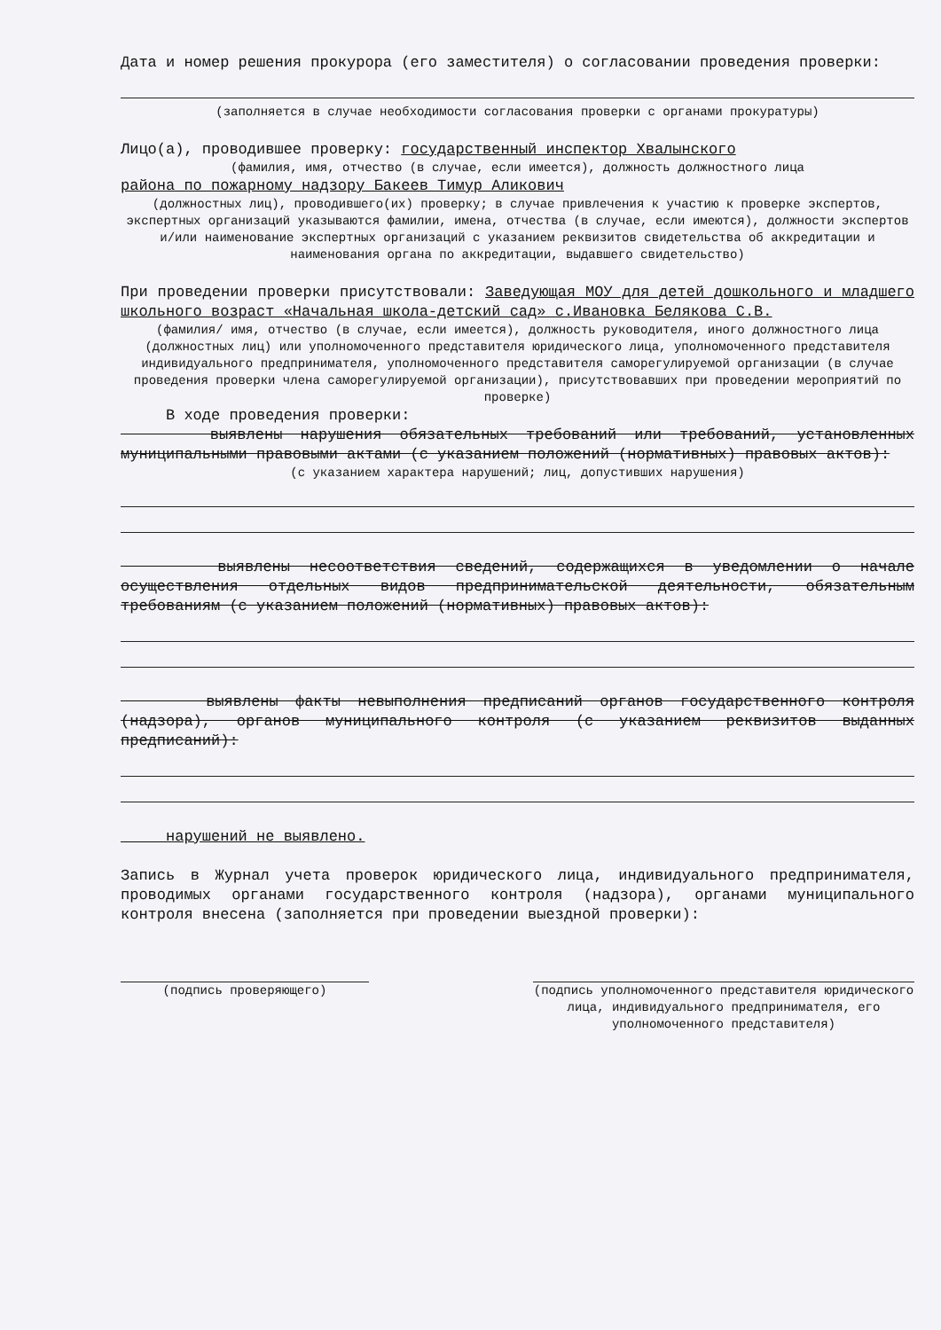Дата и номер решения прокурора (его заместителя) о согласовании проведения проверки:
(заполняется в случае необходимости согласования проверки с органами прокуратуры)
Лицо(а), проводившее проверку: государственный инспектор Хвалынского
(фамилия, имя, отчество (в случае, если имеется), должность должностного лица
района по пожарному надзору Бакеев Тимур Аликович
(должностных лиц), проводившего(их) проверку; в случае привлечения к участию к проверке экспертов, экспертных организаций указываются фамилии, имена, отчества (в случае, если имеются), должности экспертов и/или наименование экспертных организаций с указанием реквизитов свидетельства об аккредитации и наименования органа по аккредитации, выдавшего свидетельство)
При проведении проверки присутствовали: Заведующая МОУ для детей дошкольного и младшего школьного возраст «Начальная школа-детский сад» с.Ивановка Белякова С.В.
(фамилия/ имя, отчество (в случае, если имеется), должность руководителя, иного должностного лица (должностных лиц) или уполномоченного представителя юридического лица, уполномоченного представителя индивидуального предпринимателя, уполномоченного представителя саморегулируемой организации (в случае проведения проверки члена саморегулируемой организации), присутствовавших при проведении мероприятий по проверке)
В ходе проведения проверки:
выявлены нарушения обязательных требований или требований, установленных муниципальными правовыми актами (с указанием положений (нормативных) правовых актов):
(с указанием характера нарушений; лиц, допустивших нарушения)
выявлены несоответствия сведений, содержащихся в уведомлении о начале осуществления отдельных видов предпринимательской деятельности, обязательным требованиям (с указанием положений (нормативных) правовых актов):
выявлены факты невыполнения предписаний органов государственного контроля (надзора), органов муниципального контроля (с указанием реквизитов выданных предписаний):
нарушений не выявлено.
Запись в Журнал учета проверок юридического лица, индивидуального предпринимателя, проводимых органами государственного контроля (надзора), органами муниципального контроля внесена (заполняется при проведении выездной проверки):
(подпись проверяющего) (подпись уполномоченного представителя юридического лица, индивидуального предпринимателя, его уполномоченного представителя)